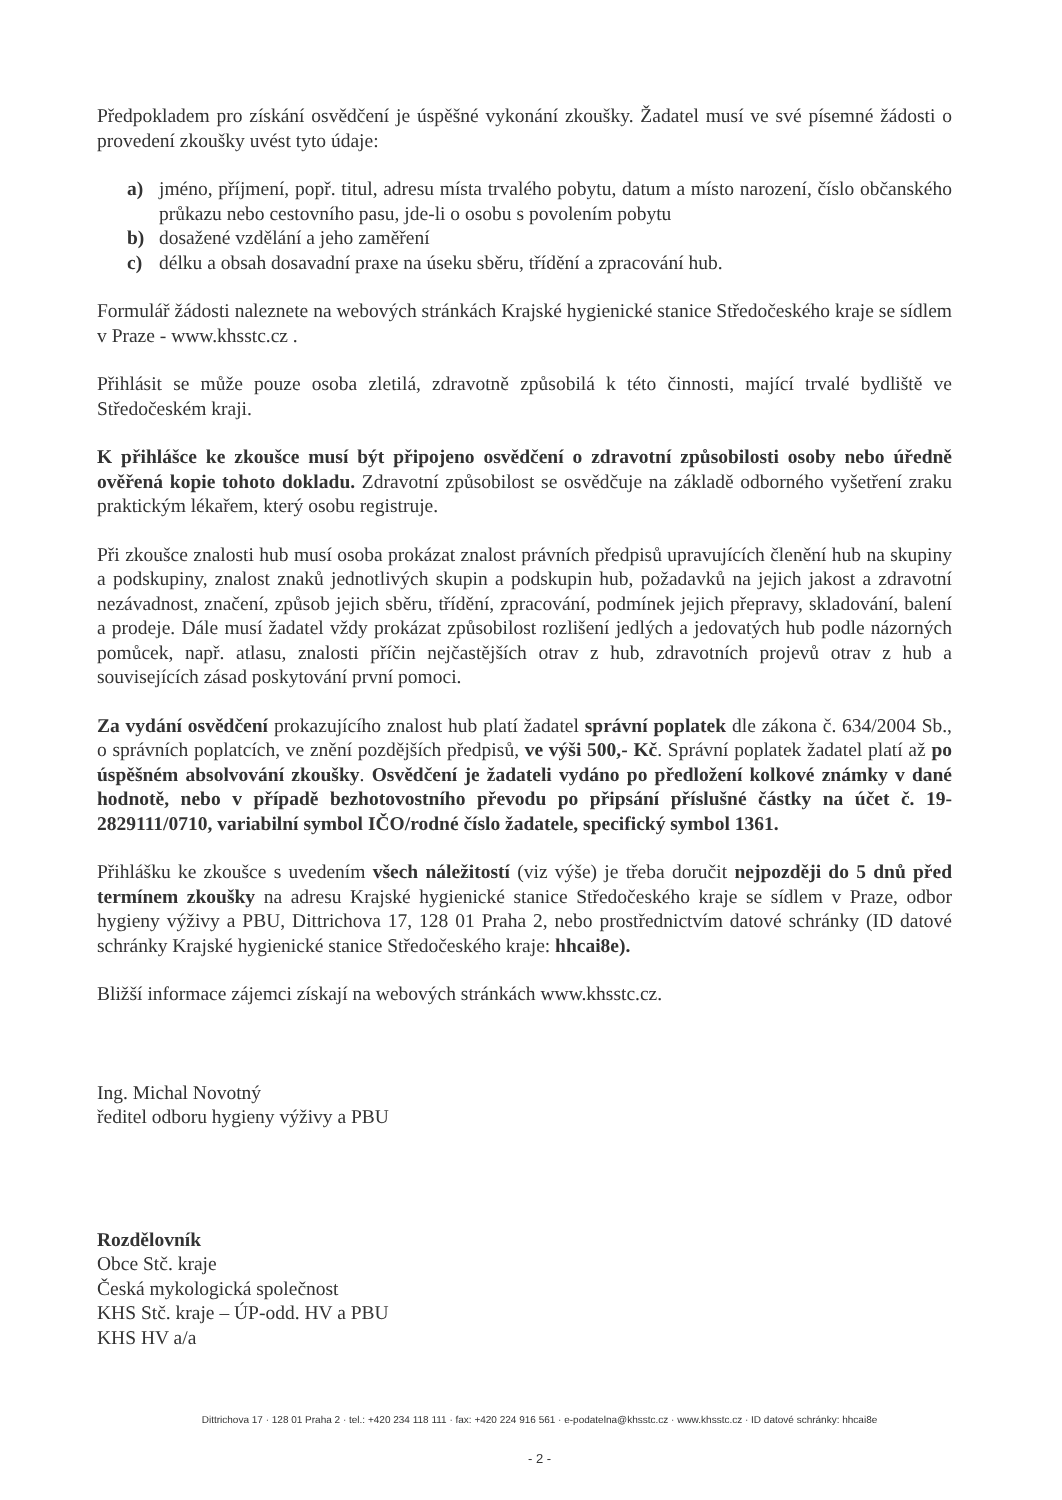Předpokladem pro získání osvědčení je úspěšné vykonání zkoušky. Žadatel musí ve své písemné žádosti o provedení zkoušky uvést tyto údaje:
a) jméno, příjmení, popř. titul, adresu místa trvalého pobytu, datum a místo narození, číslo občanského průkazu nebo cestovního pasu, jde-li o osobu s povolením pobytu
b) dosažené vzdělání a jeho zaměření
c) délku a obsah dosavadní praxe na úseku sběru, třídění a zpracování hub.
Formulář žádosti naleznete na webových stránkách Krajské hygienické stanice Středočeského kraje se sídlem v Praze - www.khsstc.cz .
Přihlásit se může pouze osoba zletilá, zdravotně způsobilá k této činnosti, mající trvalé bydliště ve Středočeském kraji.
K přihlášce ke zkoušce musí být připojeno osvědčení o zdravotní způsobilosti osoby nebo úředně ověřená kopie tohoto dokladu. Zdravotní způsobilost se osvědčuje na základě odborného vyšetření zraku praktickým lékařem, který osobu registruje.
Při zkoušce znalosti hub musí osoba prokázat znalost právních předpisů upravujících členění hub na skupiny a podskupiny, znalost znaků jednotlivých skupin a podskupin hub, požadavků na jejich jakost a zdravotní nezávadnost, značení, způsob jejich sběru, třídění, zpracování, podmínek jejich přepravy, skladování, balení a prodeje. Dále musí žadatel vždy prokázat způsobilost rozlišení jedlých a jedovatých hub podle názorných pomůcek, např. atlasu, znalosti příčin nejčastějších otrav z hub, zdravotních projevů otrav z hub a souvisejících zásad poskytování první pomoci.
Za vydání osvědčení prokazujícího znalost hub platí žadatel správní poplatek dle zákona č. 634/2004 Sb., o správních poplatcích, ve znění pozdějších předpisů, ve výši 500,- Kč. Správní poplatek žadatel platí až po úspěšném absolvování zkoušky. Osvědčení je žadateli vydáno po předložení kolkové známky v dané hodnotě, nebo v případě bezhotovostního převodu po připsání příslušné částky na účet č. 19-2829111/0710, variabilní symbol IČO/rodné číslo žadatele, specifický symbol 1361.
Přihlášku ke zkoušce s uvedením všech náležitostí (viz výše) je třeba doručit nejpozději do 5 dnů před termínem zkoušky na adresu Krajské hygienické stanice Středočeského kraje se sídlem v Praze, odbor hygieny výživy a PBU, Dittrichova 17, 128 01 Praha 2, nebo prostřednictvím datové schránky (ID datové schránky Krajské hygienické stanice Středočeského kraje: hhcai8e).
Bližší informace zájemci získají na webových stránkách www.khsstc.cz.
Ing. Michal Novotný
ředitel odboru hygieny výživy a PBU
Rozdělovník
Obce Stč. kraje
Česká mykologická společnost
KHS Stč. kraje – ÚP-odd. HV a PBU
KHS HV a/a
Dittrichova 17 · 128 01 Praha 2 · tel.: +420 234 118 111 · fax: +420 224 916 561 · e-podatelna@khsstc.cz · www.khsstc.cz · ID datové schránky: hhcai8e
- 2 -